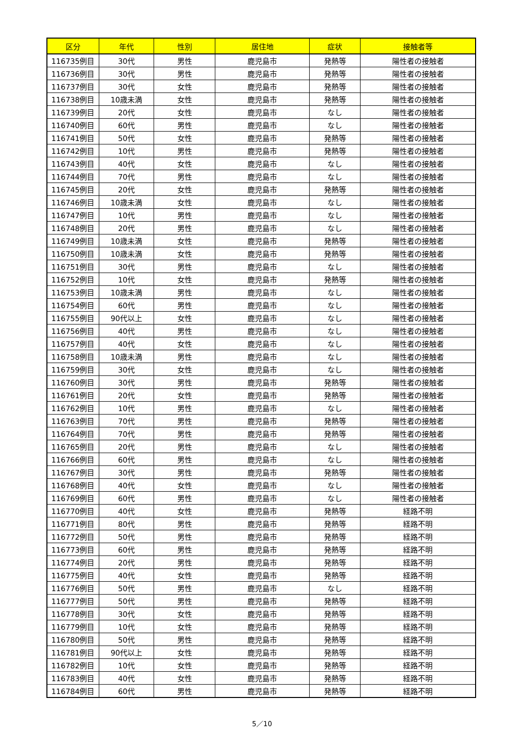| 区分 | 年代 | 性別 | 居住地 | 症状 | 接触者等 |
| --- | --- | --- | --- | --- | --- |
| 116735例目 | 30代 | 男性 | 鹿児島市 | 発熱等 | 陽性者の接触者 |
| 116736例目 | 30代 | 男性 | 鹿児島市 | 発熱等 | 陽性者の接触者 |
| 116737例目 | 30代 | 女性 | 鹿児島市 | 発熱等 | 陽性者の接触者 |
| 116738例目 | 10歳未満 | 女性 | 鹿児島市 | 発熱等 | 陽性者の接触者 |
| 116739例目 | 20代 | 女性 | 鹿児島市 | なし | 陽性者の接触者 |
| 116740例目 | 60代 | 男性 | 鹿児島市 | なし | 陽性者の接触者 |
| 116741例目 | 50代 | 女性 | 鹿児島市 | 発熱等 | 陽性者の接触者 |
| 116742例目 | 10代 | 男性 | 鹿児島市 | 発熱等 | 陽性者の接触者 |
| 116743例目 | 40代 | 女性 | 鹿児島市 | なし | 陽性者の接触者 |
| 116744例目 | 70代 | 男性 | 鹿児島市 | なし | 陽性者の接触者 |
| 116745例目 | 20代 | 女性 | 鹿児島市 | 発熱等 | 陽性者の接触者 |
| 116746例目 | 10歳未満 | 女性 | 鹿児島市 | なし | 陽性者の接触者 |
| 116747例目 | 10代 | 男性 | 鹿児島市 | なし | 陽性者の接触者 |
| 116748例目 | 20代 | 男性 | 鹿児島市 | なし | 陽性者の接触者 |
| 116749例目 | 10歳未満 | 女性 | 鹿児島市 | 発熱等 | 陽性者の接触者 |
| 116750例目 | 10歳未満 | 女性 | 鹿児島市 | 発熱等 | 陽性者の接触者 |
| 116751例目 | 30代 | 男性 | 鹿児島市 | なし | 陽性者の接触者 |
| 116752例目 | 10代 | 女性 | 鹿児島市 | 発熱等 | 陽性者の接触者 |
| 116753例目 | 10歳未満 | 男性 | 鹿児島市 | なし | 陽性者の接触者 |
| 116754例目 | 60代 | 男性 | 鹿児島市 | なし | 陽性者の接触者 |
| 116755例目 | 90代以上 | 女性 | 鹿児島市 | なし | 陽性者の接触者 |
| 116756例目 | 40代 | 男性 | 鹿児島市 | なし | 陽性者の接触者 |
| 116757例目 | 40代 | 女性 | 鹿児島市 | なし | 陽性者の接触者 |
| 116758例目 | 10歳未満 | 男性 | 鹿児島市 | なし | 陽性者の接触者 |
| 116759例目 | 30代 | 女性 | 鹿児島市 | なし | 陽性者の接触者 |
| 116760例目 | 30代 | 男性 | 鹿児島市 | 発熱等 | 陽性者の接触者 |
| 116761例目 | 20代 | 女性 | 鹿児島市 | 発熱等 | 陽性者の接触者 |
| 116762例目 | 10代 | 男性 | 鹿児島市 | なし | 陽性者の接触者 |
| 116763例目 | 70代 | 男性 | 鹿児島市 | 発熱等 | 陽性者の接触者 |
| 116764例目 | 70代 | 男性 | 鹿児島市 | 発熱等 | 陽性者の接触者 |
| 116765例目 | 20代 | 男性 | 鹿児島市 | なし | 陽性者の接触者 |
| 116766例目 | 60代 | 男性 | 鹿児島市 | なし | 陽性者の接触者 |
| 116767例目 | 30代 | 男性 | 鹿児島市 | 発熱等 | 陽性者の接触者 |
| 116768例目 | 40代 | 女性 | 鹿児島市 | なし | 陽性者の接触者 |
| 116769例目 | 60代 | 男性 | 鹿児島市 | なし | 陽性者の接触者 |
| 116770例目 | 40代 | 女性 | 鹿児島市 | 発熱等 | 経路不明 |
| 116771例目 | 80代 | 男性 | 鹿児島市 | 発熱等 | 経路不明 |
| 116772例目 | 50代 | 男性 | 鹿児島市 | 発熱等 | 経路不明 |
| 116773例目 | 60代 | 男性 | 鹿児島市 | 発熱等 | 経路不明 |
| 116774例目 | 20代 | 男性 | 鹿児島市 | 発熱等 | 経路不明 |
| 116775例目 | 40代 | 女性 | 鹿児島市 | 発熱等 | 経路不明 |
| 116776例目 | 50代 | 男性 | 鹿児島市 | なし | 経路不明 |
| 116777例目 | 50代 | 男性 | 鹿児島市 | 発熱等 | 経路不明 |
| 116778例目 | 30代 | 女性 | 鹿児島市 | 発熱等 | 経路不明 |
| 116779例目 | 10代 | 女性 | 鹿児島市 | 発熱等 | 経路不明 |
| 116780例目 | 50代 | 男性 | 鹿児島市 | 発熱等 | 経路不明 |
| 116781例目 | 90代以上 | 女性 | 鹿児島市 | 発熱等 | 経路不明 |
| 116782例目 | 10代 | 女性 | 鹿児島市 | 発熱等 | 経路不明 |
| 116783例目 | 40代 | 女性 | 鹿児島市 | 発熱等 | 経路不明 |
| 116784例目 | 60代 | 男性 | 鹿児島市 | 発熱等 | 経路不明 |
5／10